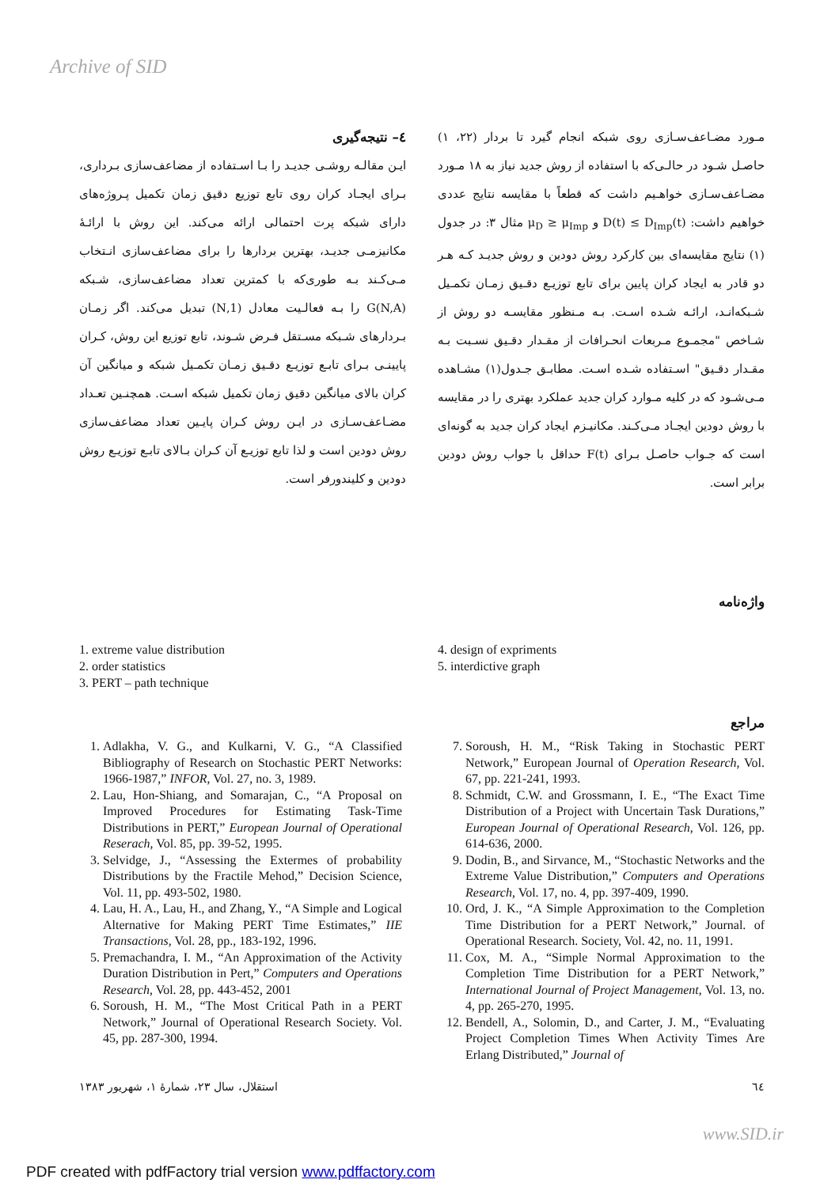Archive of SID
مـورد مضـاعف‌سـازی روی شبکه انجام گیرد تا بردار (۲۲، ۱) حاصـل شـود در حالـی‌که با استفاده از روش جدید نیاز به ۱۸ مـورد مضـاعف‌سـازی خواهـیم داشت که قطعاً با مقایسه نتایج عددی خواهیم داشت: D(t) ≤ D<sub>Imp</sub>(t) و μ<sub>D</sub> ≥ μ<sub>Imp</sub> مثال ۳: در جدول (۱) نتایج مقایسه‌ای بین کارکرد روش دودین و روش جدیـد کـه هـر دو قادر به ایجاد کران پایین برای تابع توزیـع دقـیق زمـان تکمـیل شـبکه‌انـد، ارائـه شـده اسـت. بـه مـنظور مقایسـه دو روش از شـاخص "مجمـوع مـربعات انحـرافات از مقـدار دقـیق نسـبت بـه مقـدار دقـیق" اسـتفاده شـده اسـت. مطابـق جـدول(۱) مشـاهده مـی‌شـود که در کلیه مـوارد کران جدید عملکرد بهتری را در مقایسه با روش دودین ایجـاد مـی‌کـند. مکانیـزم ایجاد کران جدید به گونه‌ای است که جـواب حاصـل بـرای F(t) حداقل با جواب روش دودین برابر است.
٤– نتیجه‌گیری
ایـن مقالـه روشـی جدیـد را بـا اسـتفاده از مضاعف‌سازی بـرداری، بـرای ایجـاد کران روی تابع توزیع دقیق زمان تکمیل پـروژه‌های دارای شبکه پرت احتمالی ارائه می‌کند. این روش با ارائـهٔ مکانیزمـی جدیـد، بهترین بردارها را برای مضاعف‌سازی انـتخاب مـی‌کـند بـه طوری‌که با کمترین تعداد مضاعف‌سازی، شـبکه G(N,A) را بـه فعالـیت معادل (1,N) تبدیل می‌کند. اگر زمـان بـردارهای شـبکه مسـتقل فـرض شـوند، تابع توزیع این روش، کـران پایینـی بـرای تابـع توزیـع دقـیق زمـان تکمـیل شبکه و میانگین آن کران بالای میانگین دقیق زمان تکمیل شبکه اسـت. همچنـین تعـداد مضـاعف‌سـازی در ایـن روش کـران پایـین تعداد مضاعف‌سازی روش دودین است و لذا تابع توزیـع آن کـران بـالای تابـع توزیـع روش دودین و کلیندورفر است.
واژه‌نامه
4. design of expriments
5. interdictive graph
1. extreme value distribution
2. order statistics
3. PERT – path technique
مراجع
7. Soroush, H. M., “Risk Taking in Stochastic PERT Network,” European Journal of Operation Research, Vol. 67, pp. 221-241, 1993.
8. Schmidt, C.W. and Grossmann, I. E., “The Exact Time Distribution of a Project with Uncertain Task Durations,” European Journal of Operational Research, Vol. 126, pp. 614-636, 2000.
9. Dodin, B., and Sirvance, M., “Stochastic Networks and the Extreme Value Distribution,” Computers and Operations Research, Vol. 17, no. 4, pp. 397-409, 1990.
10. Ord, J. K., “A Simple Approximation to the Completion Time Distribution for a PERT Network,” Journal. of Operational Research. Society, Vol. 42, no. 11, 1991.
11. Cox, M. A., “Simple Normal Approximation to the Completion Time Distribution for a PERT Network,” International Journal of Project Management, Vol. 13, no. 4, pp. 265-270, 1995.
12. Bendell, A., Solomin, D., and Carter, J. M., “Evaluating Project Completion Times When Activity Times Are Erlang Distributed,” Journal of
1. Adlakha, V. G., and Kulkarni, V. G., “A Classified Bibliography of Research on Stochastic PERT Networks: 1966-1987,” INFOR, Vol. 27, no. 3, 1989.
2. Lau, Hon-Shiang, and Somarajan, C., “A Proposal on Improved Procedures for Estimating Task-Time Distributions in PERT,” European Journal of Operational Reserach, Vol. 85, pp. 39-52, 1995.
3. Selvidge, J., “Assessing the Extermes of probability Distributions by the Fractile Mehod,” Decision Science, Vol. 11, pp. 493-502, 1980.
4. Lau, H. A., Lau, H., and Zhang, Y., “A Simple and Logical Alternative for Making PERT Time Estimates,” IIE Transactions, Vol. 28, pp., 183-192, 1996.
5. Premachandra, I. M., “An Approximation of the Activity Duration Distribution in Pert,” Computers and Operations Research, Vol. 28, pp. 443-452, 2001
6. Soroush, H. M., “The Most Critical Path in a PERT Network,” Journal of Operational Research Society. Vol. 45, pp. 287-300, 1994.
استقلال، سال ۲۳، شمارهٔ ۱، شهریور ۱۳۸۳ ٦٤
www.SID.ir
PDF created with pdfFactory trial version www.pdffactory.com